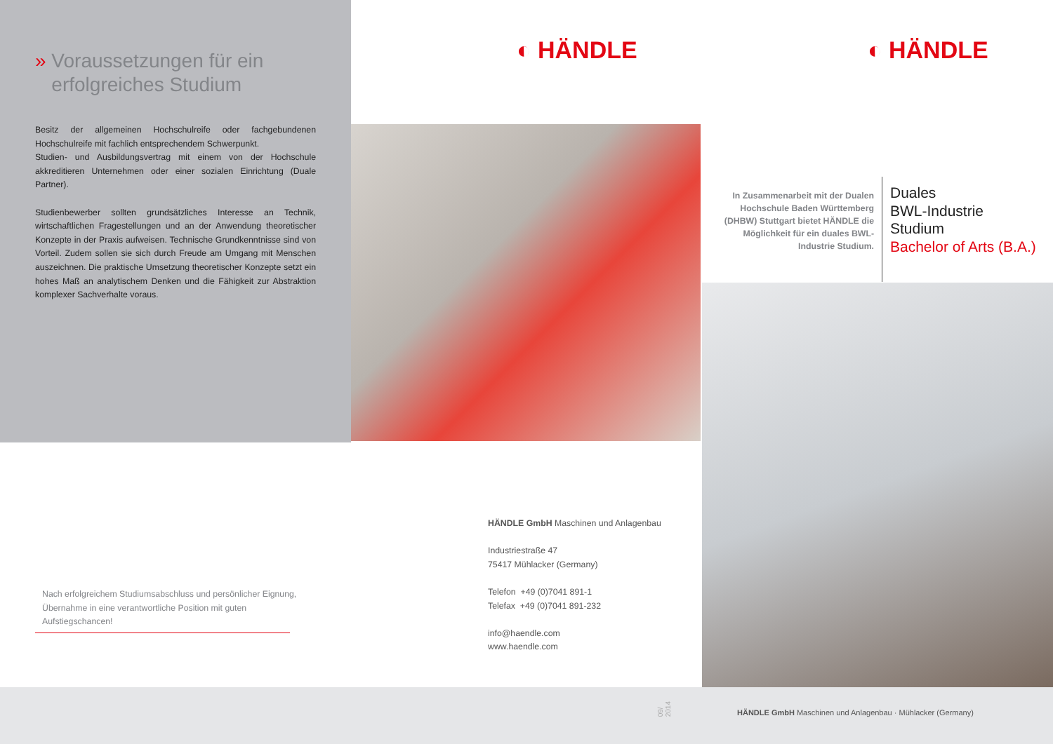» Voraussetzungen für ein
erfolgreiches Studium
Besitz der allgemeinen Hochschulreife oder fachgebundenen Hochschulreife mit fachlich entsprechendem Schwerpunkt.
Studien- und Ausbildungsvertrag mit einem von der Hochschule akkreditieren Unternehmen oder einer sozialen Einrichtung (Duale Partner).
Studienbewerber sollten grundsätzliches Interesse an Technik, wirtschaftlichen Fragestellungen und an der Anwendung theoretischer Konzepte in der Praxis aufweisen. Technische Grundkenntnisse sind von Vorteil. Zudem sollen sie sich durch Freude am Umgang mit Menschen auszeichnen. Die praktische Umsetzung theoretischer Konzepte setzt ein hohes Maß an analytischem Denken und die Fähigkeit zur Abstraktion komplexer Sachverhalte voraus.
Nach erfolgreichem Studiumsabschluss und persönlicher Eignung, Übernahme in eine verantwortliche Position mit guten Aufstiegschancen!
◐ HÄNDLE
HÄNDLE GmbH Maschinen und Anlagenbau
Industriestraße 47
75417 Mühlacker (Germany)
Telefon +49 (0)7041 891-1
Telefax +49 (0)7041 891-232
info@haendle.com
www.haendle.com
09/ 2014
◐ HÄNDLE
In Zusammenarbeit mit der Dualen Hochschule Baden Württemberg (DHBW) Stuttgart bietet HÄNDLE die Möglichkeit für ein duales BWL-Industrie Studium.
Duales
BWL-Industrie
Studium
Bachelor of Arts (B.A.)
HÄNDLE GmbH Maschinen und Anlagenbau · Mühlacker (Germany)